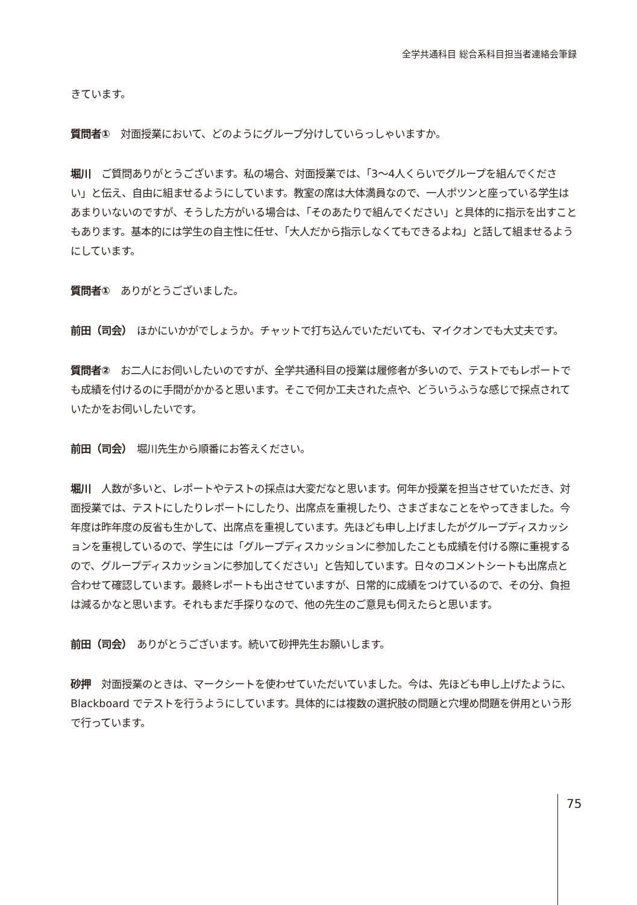全学共通科目 総合系科目担当者連絡会筆録
きています。
質問者①　対面授業において、どのようにグループ分けしていらっしゃいますか。
堀川　ご質問ありがとうございます。私の場合、対面授業では、「3～4人くらいでグループを組んでください」と伝え、自由に組ませるようにしています。教室の席は大体満員なので、一人ポツンと座っている学生はあまりいないのですが、そうした方がいる場合は、「そのあたりで組んでください」と具体的に指示を出すこともあります。基本的には学生の自主性に任せ、「大人だから指示しなくてもできるよね」と話して組ませるようにしています。
質問者①　ありがとうございました。
前田（司会）　ほかにいかがでしょうか。チャットで打ち込んでいただいても、マイクオンでも大丈夫です。
質問者②　お二人にお伺いしたいのですが、全学共通科目の授業は履修者が多いので、テストでもレポートでも成績を付けるのに手間がかかると思います。そこで何か工夫された点や、どういうふうな感じで採点されていたかをお伺いしたいです。
前田（司会）　堀川先生から順番にお答えください。
堀川　人数が多いと、レポートやテストの採点は大変だなと思います。何年か授業を担当させていただき、対面授業では、テストにしたりレポートにしたり、出席点を重視したり、さまざまなことをやってきました。今年度は昨年度の反省も生かして、出席点を重視しています。先ほども申し上げましたがグループディスカッションを重視しているので、学生には「グループディスカッションに参加したことも成績を付ける際に重視するので、グループディスカッションに参加してください」と告知しています。日々のコメントシートも出席点と合わせて確認しています。最終レポートも出させていますが、日常的に成績をつけているので、その分、負担は減るかなと思います。それもまだ手探りなので、他の先生のご意見も伺えたらと思います。
前田（司会）　ありがとうございます。続いて砂押先生お願いします。
砂押　対面授業のときは、マークシートを使わせていただいていました。今は、先ほども申し上げたように、Blackboard でテストを行うようにしています。具体的には複数の選択肢の問題と穴埋め問題を併用という形で行っています。
75